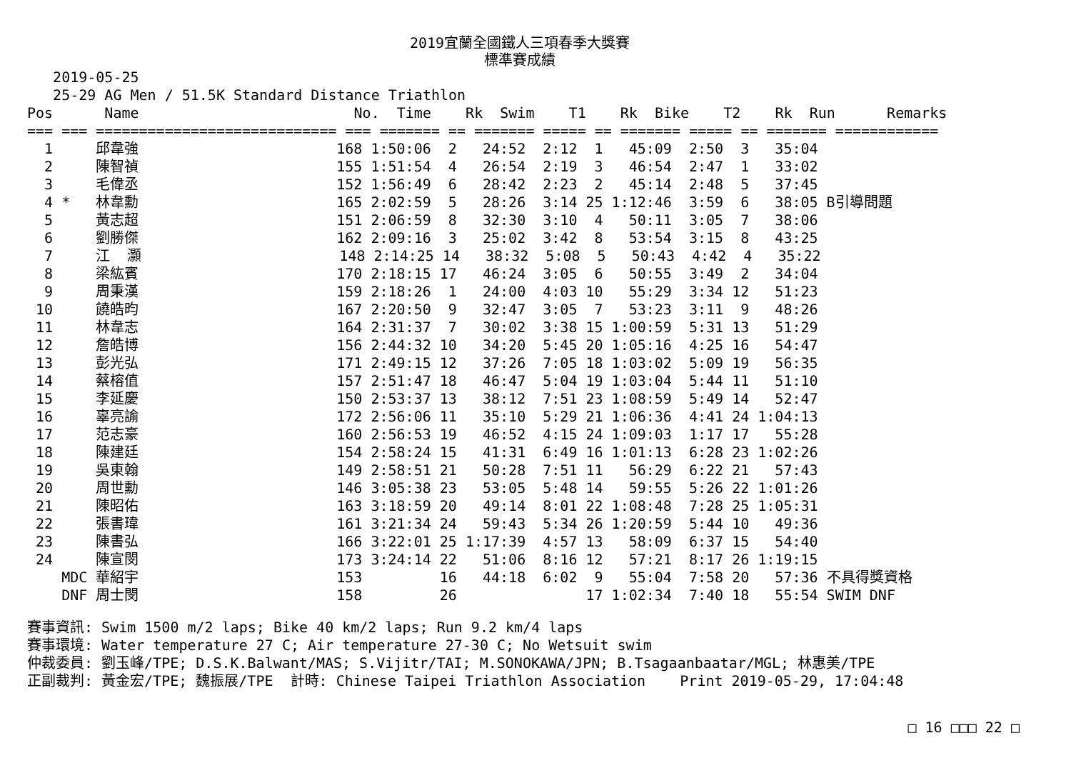2019宜蘭全國鐵人三項春季大獎賽
標準賽成績
   2019-05-25
   25-29 AG Men / 51.5K Standard Distance Triathlon
Pos      Name                         No.  Time    Rk  Swim    T1    Rk  Bike    T2    Rk  Run      Remarks
=== === ============================ === ======= == ======= ===== == ======= ===== == ======= ============
  1     邱韋強                       168 1:50:06  2   24:52  2:12  1   45:09  2:50  3   35:04
  2     陳智禎                       155 1:51:54  4   26:54  2:19  3   46:54  2:47  1   33:02
  3     毛偉丞                       152 1:56:49  6   28:42  2:23  2   45:14  2:48  5   37:45
  4 *   林韋勳                       165 2:02:59  5   28:26  3:14 25 1:12:46  3:59  6   38:05 B引導問題
  5     黃志超                       151 2:06:59  8   32:30  3:10  4   50:11  3:05  7   38:06
  6     劉勝傑                       162 2:09:16  3   25:02  3:42  8   53:54  3:15  8   43:25
  7     江  灝                       148 2:14:25 14   38:32  5:08  5   50:43  4:42  4   35:22
  8     梁紘賓                       170 2:18:15 17   46:24  3:05  6   50:55  3:49  2   34:04
  9     周秉漢                       159 2:18:26  1   24:00  4:03 10   55:29  3:34 12   51:23
 10     饒皓昀                       167 2:20:50  9   32:47  3:05  7   53:23  3:11  9   48:26
 11     林韋志                       164 2:31:37  7   30:02  3:38 15 1:00:59  5:31 13   51:29
 12     詹皓博                       156 2:44:32 10   34:20  5:45 20 1:05:16  4:25 16   54:47
 13     彭光弘                       171 2:49:15 12   37:26  7:05 18 1:03:02  5:09 19   56:35
 14     蔡榕值                       157 2:51:47 18   46:47  5:04 19 1:03:04  5:44 11   51:10
 15     李延慶                       150 2:53:37 13   38:12  7:51 23 1:08:59  5:49 14   52:47
 16     辜亮諭                       172 2:56:06 11   35:10  5:29 21 1:06:36  4:41 24 1:04:13
 17     范志豪                       160 2:56:53 19   46:52  4:15 24 1:09:03  1:17 17   55:28
 18     陳建廷                       154 2:58:24 15   41:31  6:49 16 1:01:13  6:28 23 1:02:26
 19     吳東翰                       149 2:58:51 21   50:28  7:51 11   56:29  6:22 21   57:43
 20     周世勳                       146 3:05:38 23   53:05  5:48 14   59:55  5:26 22 1:01:26
 21     陳昭佑                       163 3:18:59 20   49:14  8:01 22 1:08:48  7:28 25 1:05:31
 22     張書瑋                       161 3:21:34 24   59:43  5:34 26 1:20:59  5:44 10   49:36
 23     陳書弘                       166 3:22:01 25 1:17:39  4:57 13   58:09  6:37 15   54:40
 24     陳宣閔                       173 3:24:14 22   51:06  8:16 12   57:21  8:17 26 1:19:15
    MDC 華紹宇                       153         16   44:18  6:02  9   55:04  7:58 20   57:36 不具得獎資格
    DNF 周士閔                       158         26               17 1:02:34  7:40 18   55:54 SWIM DNF
賽事資訊: Swim 1500 m/2 laps; Bike 40 km/2 laps; Run 9.2 km/4 laps
賽事環境: Water temperature 27 C; Air temperature 27-30 C; No Wetsuit swim
仲裁委員: 劉玉峰/TPE; D.S.K.Balwant/MAS; S.Vijitr/TAI; M.SONOKAWA/JPN; B.Tsagaanbaatar/MGL; 林惠美/TPE
正副裁判: 黃金宏/TPE; 魏振展/TPE  計時: Chinese Taipei Triathlon Association    Print 2019-05-29, 17:04:48
□ 16 □□□ 22 □